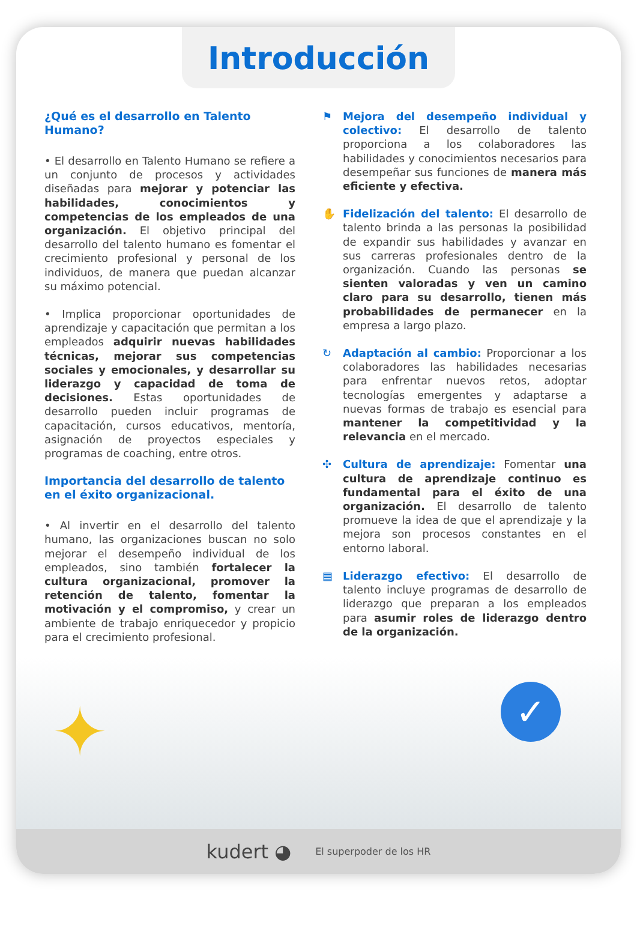Introducción
¿Qué es el desarrollo en Talento Humano?
• El desarrollo en Talento Humano se refiere a un conjunto de procesos y actividades diseñadas para mejorar y potenciar las habilidades, conocimientos y competencias de los empleados de una organización. El objetivo principal del desarrollo del talento humano es fomentar el crecimiento profesional y personal de los individuos, de manera que puedan alcanzar su máximo potencial.
• Implica proporcionar oportunidades de aprendizaje y capacitación que permitan a los empleados adquirir nuevas habilidades técnicas, mejorar sus competencias sociales y emocionales, y desarrollar su liderazgo y capacidad de toma de decisiones. Estas oportunidades de desarrollo pueden incluir programas de capacitación, cursos educativos, mentoría, asignación de proyectos especiales y programas de coaching, entre otros.
Importancia del desarrollo de talento en el éxito organizacional.
• Al invertir en el desarrollo del talento humano, las organizaciones buscan no solo mejorar el desempeño individual de los empleados, sino también fortalecer la cultura organizacional, promover la retención de talento, fomentar la motivación y el compromiso, y crear un ambiente de trabajo enriquecedor y propicio para el crecimiento profesional.
⚑ Mejora del desempeño individual y colectivo: El desarrollo de talento proporciona a los colaboradores las habilidades y conocimientos necesarios para desempeñar sus funciones de manera más eficiente y efectiva.
✋ Fidelización del talento: El desarrollo de talento brinda a las personas la posibilidad de expandir sus habilidades y avanzar en sus carreras profesionales dentro de la organización. Cuando las personas se sienten valoradas y ven un camino claro para su desarrollo, tienen más probabilidades de permanecer en la empresa a largo plazo.
↻ Adaptación al cambio: Proporcionar a los colaboradores las habilidades necesarias para enfrentar nuevos retos, adoptar tecnologías emergentes y adaptarse a nuevas formas de trabajo es esencial para mantener la competitividad y la relevancia en el mercado.
✣ Cultura de aprendizaje: Fomentar una cultura de aprendizaje continuo es fundamental para el éxito de una organización. El desarrollo de talento promueve la idea de que el aprendizaje y la mejora son procesos constantes en el entorno laboral.
▤ Liderazgo efectivo: El desarrollo de talento incluye programas de desarrollo de liderazgo que preparan a los empleados para asumir roles de liderazgo dentro de la organización.
✦ ✓
kudert ◕ El superpoder de los HR